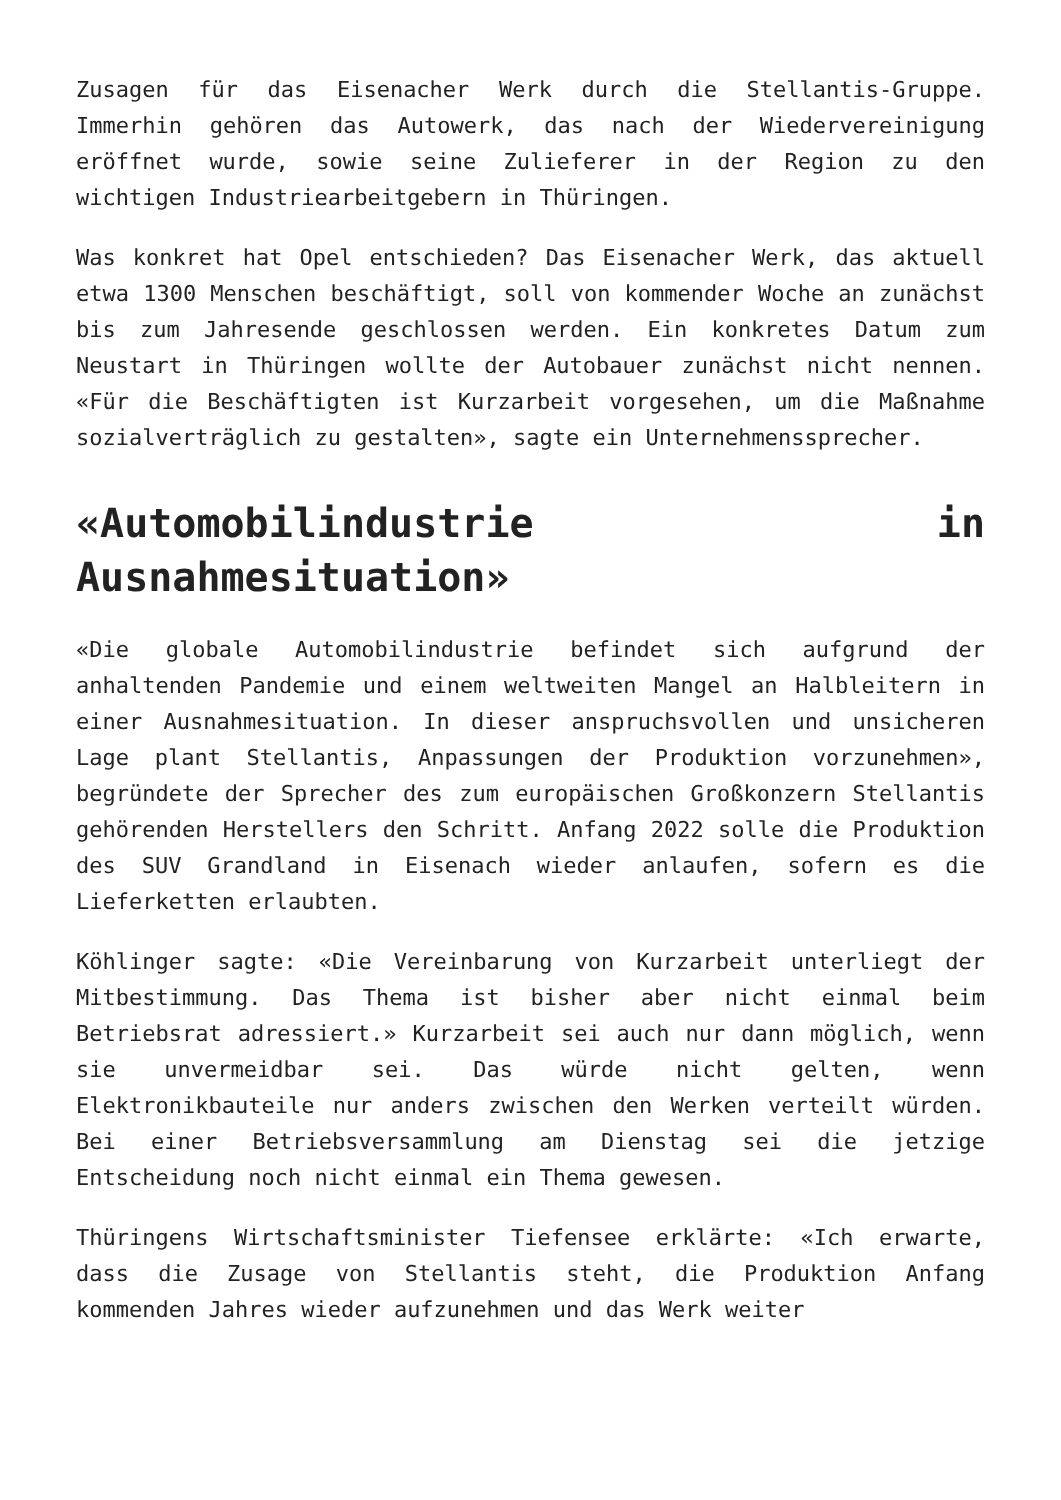Zusagen für das Eisenacher Werk durch die Stellantis-Gruppe. Immerhin gehören das Autowerk, das nach der Wiedervereinigung eröffnet wurde, sowie seine Zulieferer in der Region zu den wichtigen Industriearbeitgebern in Thüringen.
Was konkret hat Opel entschieden? Das Eisenacher Werk, das aktuell etwa 1300 Menschen beschäftigt, soll von kommender Woche an zunächst bis zum Jahresende geschlossen werden. Ein konkretes Datum zum Neustart in Thüringen wollte der Autobauer zunächst nicht nennen. «Für die Beschäftigten ist Kurzarbeit vorgesehen, um die Maßnahme sozialverträglich zu gestalten», sagte ein Unternehmenssprecher.
«Automobilindustrie in Ausnahmesituation»
«Die globale Automobilindustrie befindet sich aufgrund der anhaltenden Pandemie und einem weltweiten Mangel an Halbleitern in einer Ausnahmesituation. In dieser anspruchsvollen und unsicheren Lage plant Stellantis, Anpassungen der Produktion vorzunehmen», begründete der Sprecher des zum europäischen Großkonzern Stellantis gehörenden Herstellers den Schritt. Anfang 2022 solle die Produktion des SUV Grandland in Eisenach wieder anlaufen, sofern es die Lieferketten erlaubten.
Köhlinger sagte: «Die Vereinbarung von Kurzarbeit unterliegt der Mitbestimmung. Das Thema ist bisher aber nicht einmal beim Betriebsrat adressiert.» Kurzarbeit sei auch nur dann möglich, wenn sie unvermeidbar sei. Das würde nicht gelten, wenn Elektronikbauteile nur anders zwischen den Werken verteilt würden. Bei einer Betriebsversammlung am Dienstag sei die jetzige Entscheidung noch nicht einmal ein Thema gewesen.
Thüringens Wirtschaftsminister Tiefensee erklärte: «Ich erwarte, dass die Zusage von Stellantis steht, die Produktion Anfang kommenden Jahres wieder aufzunehmen und das Werk weiter